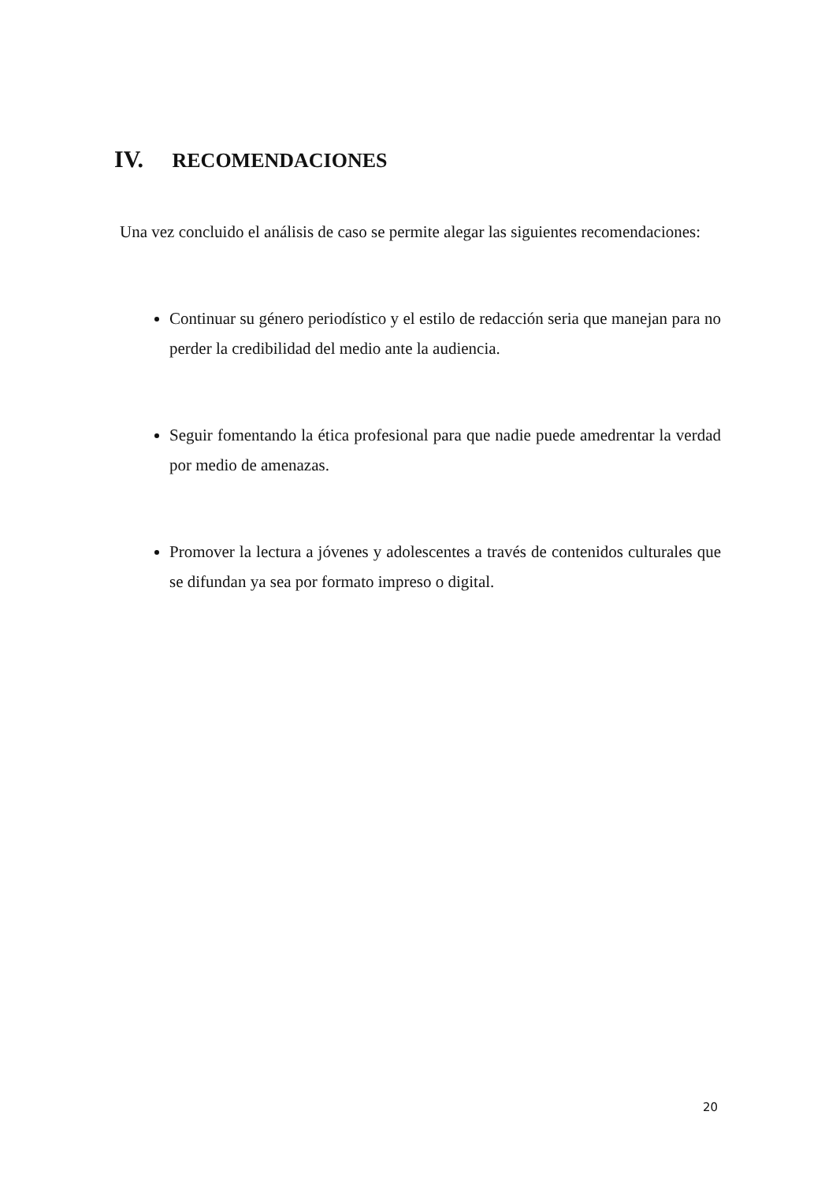IV. RECOMENDACIONES
Una vez concluido el análisis de caso se permite alegar las siguientes recomendaciones:
Continuar su género periodístico y el estilo de redacción seria que manejan para no perder la credibilidad del medio ante la audiencia.
Seguir fomentando la ética profesional para que nadie puede amedrentar la verdad por medio de amenazas.
Promover la lectura a jóvenes y adolescentes a través de contenidos culturales que se difundan ya sea por formato impreso o digital.
20